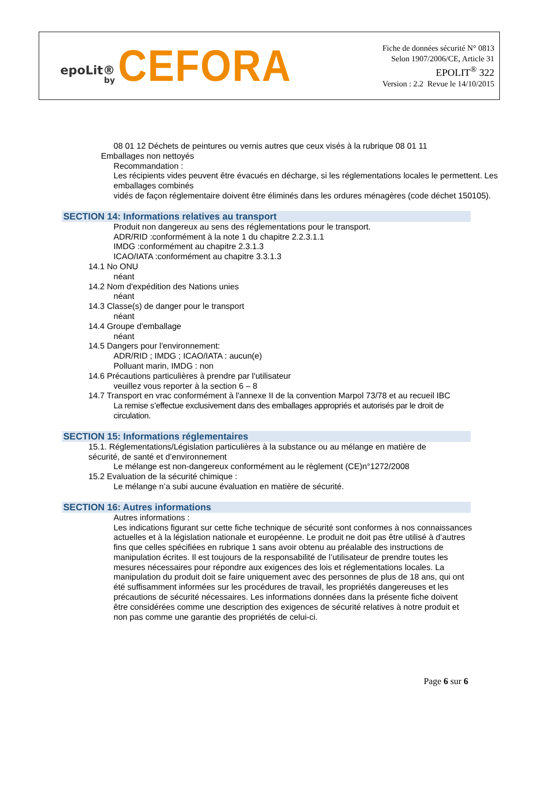epoLit®
by
CEFORA
Fiche de données sécurité N° 0813
Selon 1907/2006/CE, Article 31
EPOLIT<sup>®</sup> 322
Version : 2.2 Revue le 14/10/2015
08 01 12 Déchets de peintures ou vernis autres que ceux visés à la rubrique 08 01 11
Emballages non nettoyés
Recommandation :
Les récipients vides peuvent être évacués en décharge, si les réglementations locales le permettent. Les emballages combinés
vidés de façon réglementaire doivent être éliminés dans les ordures ménagères (code déchet 150105).
SECTION 14: Informations relatives au transport
Produit non dangereux au sens des réglementations pour le transport.
ADR/RID :conformément à la note 1 du chapitre 2.2.3.1.1
IMDG :conformément au chapitre 2.3.1.3
ICAO/IATA :conformément au chapitre 3.3.1.3
14.1 No ONU
néant
14.2 Nom d'expédition des Nations unies
néant
14.3 Classe(s) de danger pour le transport
néant
14.4 Groupe d'emballage
néant
14.5 Dangers pour l'environnement:
ADR/RID ; IMDG ; ICAO/IATA : aucun(e)
Polluant marin, IMDG : non
14.6 Précautions particulières à prendre par l'utilisateur
veuillez vous reporter à la section 6 – 8
14.7 Transport en vrac conformément à l'annexe II de la convention Marpol 73/78 et au recueil IBC
La remise s’effectue exclusivement dans des emballages appropriés et autorisés par le droit de circulation.
SECTION 15: Informations réglementaires
15.1. Réglementations/Législation particulières à la substance ou au mélange en matière de sécurité, de santé et d’environnement
Le mélange est non-dangereux conformément au le règlement (CE)n°1272/2008
15.2 Evaluation de la sécurité chimique :
Le mélange n’a subi aucune évaluation en matière de sécurité.
SECTION 16: Autres informations
Autres informations :
Les indications figurant sur cette fiche technique de sécurité sont conformes à nos connaissances actuelles et à la législation nationale et européenne. Le produit ne doit pas être utilisé à d’autres fins que celles spécifiées en rubrique 1 sans avoir obtenu au préalable des instructions de manipulation écrites. Il est toujours de la responsabilité de l’utilisateur de prendre toutes les mesures nécessaires pour répondre aux exigences des lois et réglementations locales. La manipulation du produit doit se faire uniquement avec des personnes de plus de 18 ans, qui ont été suffisamment informées sur les procédures de travail, les propriétés dangereuses et les précautions de sécurité nécessaires. Les informations données dans la présente fiche doivent être considérées comme une description des exigences de sécurité relatives à notre produit et non pas comme une garantie des propriétés de celui-ci.
Page 6 sur 6